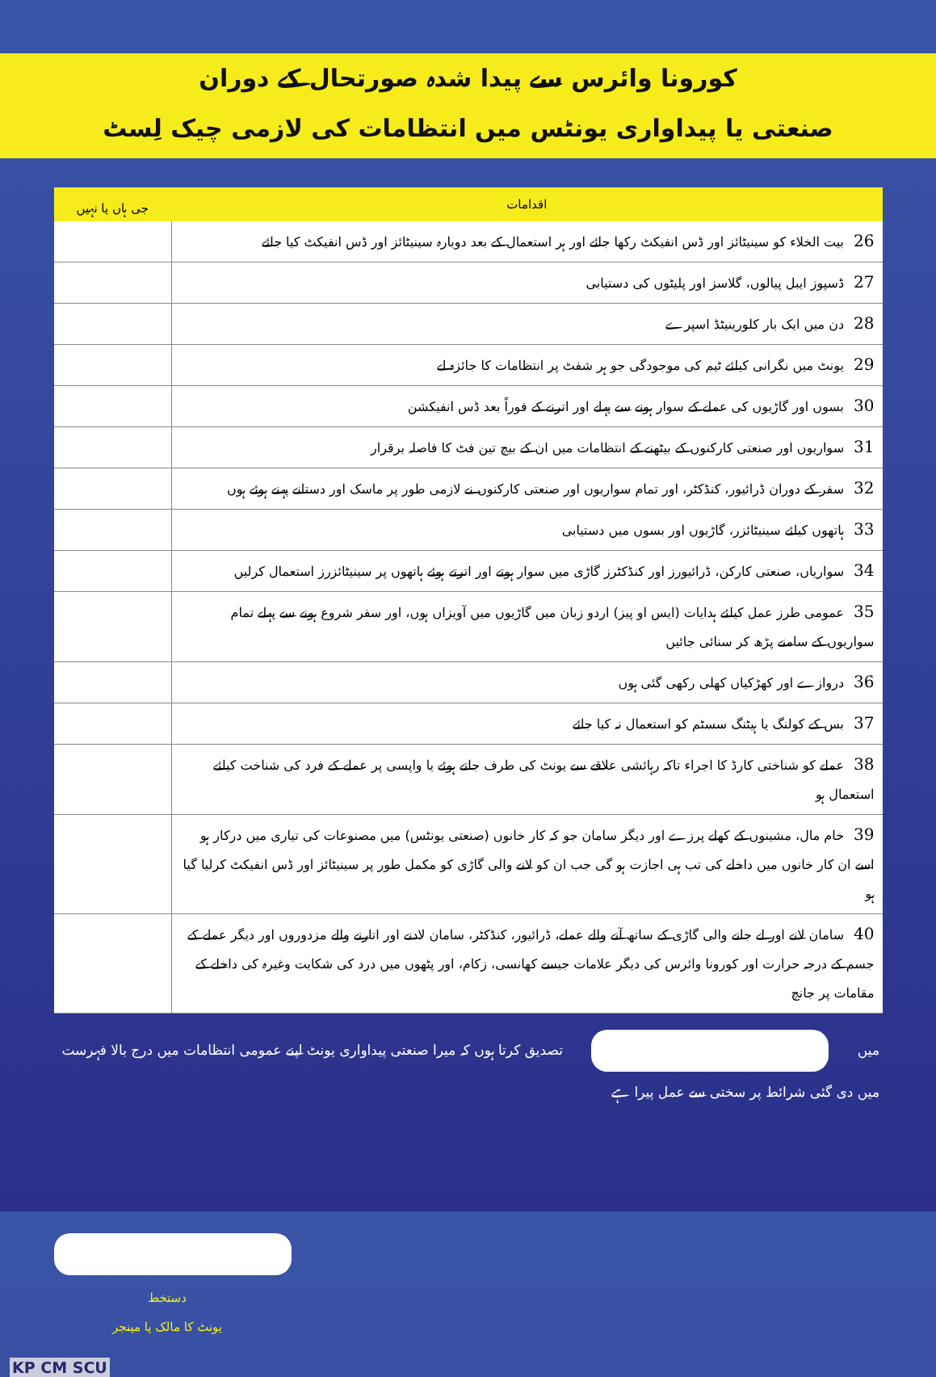کورونا وائرس سے پیدا شدہ صورتحال کے دوران
صنعتی یا پیداواری یونٹس میں انتظامات کی لازمی چیک لِسٹ
| اقدامات | جی ہاں یا نہیں |
| --- | --- |
| 26 بیت الخلاء کو سینیٹائز اور ڈس انفیکٹ رکھا جائے اور ہر استعمال کے بعد دوبارہ سینیٹائز اور ڈس انفیکٹ کیا جائے | |
| 27 ڈسپوز ایبل پیالوں، گلاسز اور پلیٹوں کی دستیابی | |
| 28 دن میں ایک بار کلورینیٹڈ اسپرے | |
| 29 یونٹ میں نگرانی کیلئے ٹیم کی موجودگی جو ہر شفٹ پر انتظامات کا جائزہ لے | |
| 30 بسوں اور گاڑیوں کی عملے کے سوار ہونے سے پہلے اور اترنے کے فوراً بعد ڈس انفیکشن | |
| 31 سواریوں اور صنعتی کارکنوں کے بیٹھنے کے انتظامات میں ان کے بیچ تین فٹ کا فاصلہ برقرار | |
| 32 سفر کے دوران ڈرائیور، کنڈکٹر، اور تمام سواریوں اور صنعتی کارکنوں نے لازمی طور پر ماسک اور دستانے پہنے ہوئے ہوں | |
| 33 ہاتھوں کیلئے سینیٹائزر، گاڑیوں اور بسوں میں دستیابی | |
| 34 سواریاں، صنعتی کارکن، ڈرائیورز اور کنڈکٹرز گاڑی میں سوار ہوتے اور اترتے ہوئے ہاتھوں پر سینیٹائزرز استعمال کرلیں | |
| 35 عمومی طرز عمل کیلئے ہدایات (ایس او پیز) اردو زبان میں گاڑیوں میں آویزاں ہوں، اور سفر شروع ہونے سے پہلے تمام سواریوں کے سامنے پڑھ کر سنائی جائیں | |
| 36 دروازے اور کھڑکیاں کھلی رکھی گئی ہوں | |
| 37 بس کے کولنگ یا ہیٹنگ سسٹم کو استعمال نہ کیا جائے | |
| 38 عملے کو شناختی کارڈ کا اجراء تاکہ رہائشی علاقے سے یونٹ کی طرف جاتے ہوئے یا واپسی پر عملے کے فرد کی شناخت کیلئے استعمال ہو | |
| 39 خام مال، مشینوں کے کھلے پرزے اور دیگر سامان جو کہ کار خانوں (صنعتی یونٹس) میں مصنوعات کی تیاری میں درکار ہو اسے ان کار خانوں میں داخلے کی تب ہی اجازت ہو گی جب ان کو لانے والی گاڑی کو مکمل طور پر سینیٹائز اور ڈس انفیکٹ کرلیا گیا ہو | |
| 40 سامان لانے اور لے جانے والی گاڑی کے ساتھ آنے والے عملے، ڈرائیور، کنڈکٹر، سامان لادنے اور اتارنے والے مزدوروں اور دیگر عملے کے جسم کے درجہ حرارت اور کورونا وائرس کی دیگر علامات جیسے کھانسی، زکام، اور پٹھوں میں درد کی شکایت وغیرہ کی داخلے کے مقامات پر جانچ | |
میں تصدیق کرتا ہوں کہ میرا صنعتی پیداواری یونٹ اپنے عمومی انتظامات میں درج بالا فہرست
میں دی گئی شرائط پر سختی سے عمل پیرا ہے
دستخط
یونٹ کا مالک یا مینجر
KP CM SCU